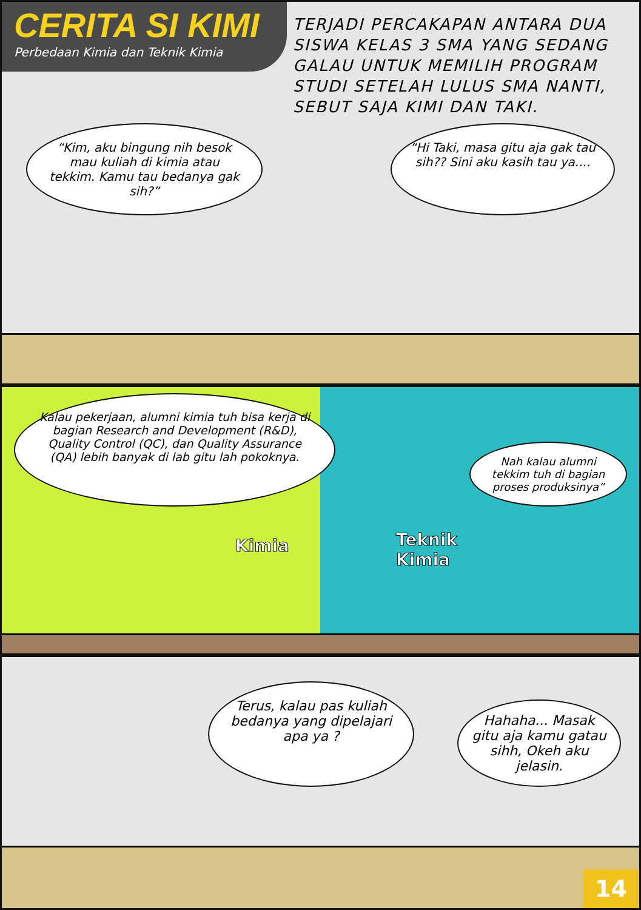CERITA SI KIMI
Perbedaan Kimia dan Teknik Kimia
TERJADI PERCAKAPAN ANTARA DUA SISWA KELAS 3 SMA YANG SEDANG GALAU UNTUK MEMILIH PROGRAM STUDI SETELAH LULUS SMA NANTI, SEBUT SAJA KIMI DAN TAKI.
“Kim, aku bingung nih besok mau kuliah di kimia atau tekkim. Kamu tau bedanya gak sih?”
“Hi Taki, masa gitu aja gak tau sih?? Sini aku kasih tau ya....
Kalau pekerjaan, alumni kimia tuh bisa kerja di bagian Research and Development (R&D), Quality Control (QC), dan Quality Assurance (QA) lebih banyak di lab gitu lah pokoknya.
Nah kalau alumni tekkim tuh di bagian proses produksinya”
Kimia
Teknik
Kimia
Terus, kalau pas kuliah bedanya yang dipelajari apa ya ?
Hahaha... Masak gitu aja kamu gatau sihh, Okeh aku jelasin.
14